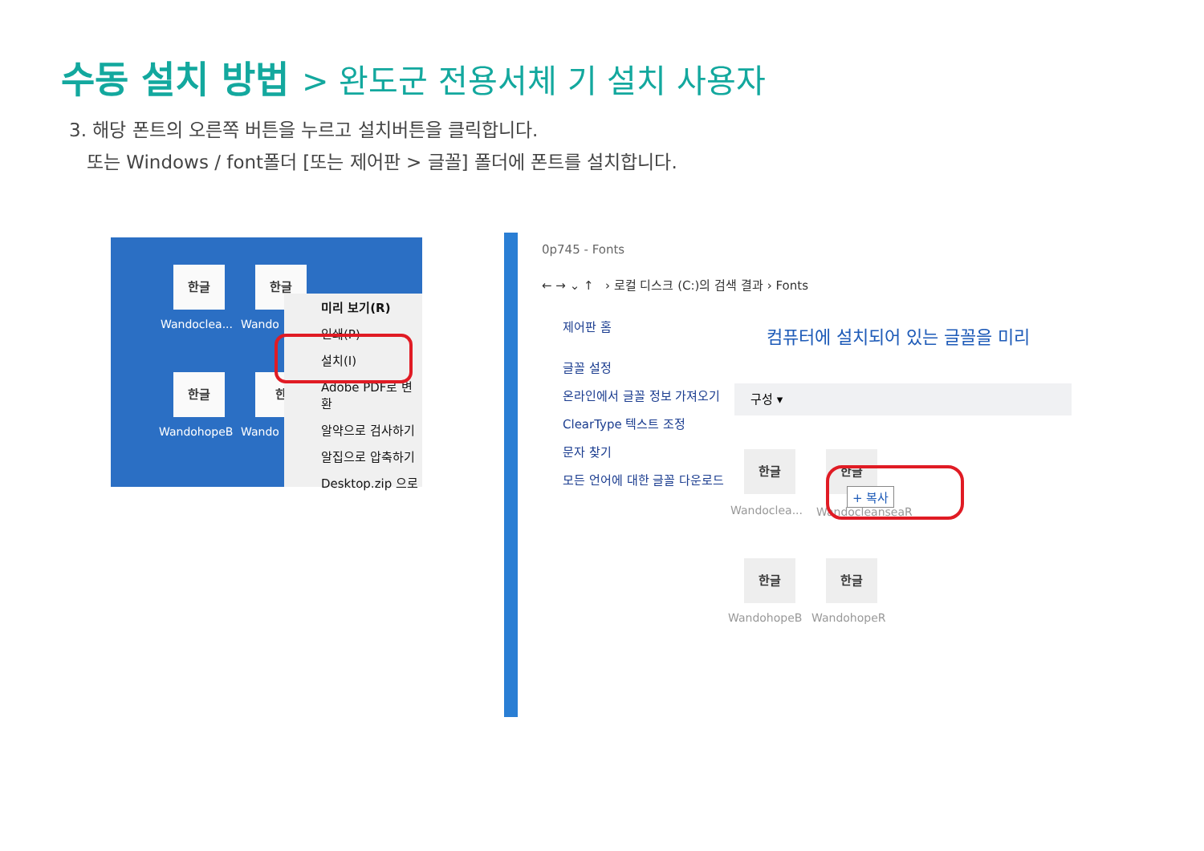수동 설치 방법 > 완도군 전용서체 기 설치 사용자
3. 해당 폰트의 오른쪽 버튼을 누르고 설치버튼을 클릭합니다.
또는 Windows / font폴더 [또는 제어판 > 글꼴] 폴더에 폰트를 설치합니다.
한글
Wandoclea...
한글
Wando
한글
WandohopeB
한
Wando
미리 보기(R)
인쇄(P)
설치(I)
Adobe PDF로 변환
알약으로 검사하기
알집으로 압축하기
Desktop.zip 으로
0p745 - Fonts
← → ⌄ ↑ › 로컬 디스크 (C:)의 검색 결과 › Fonts
제어판 홈
글꼴 설정
온라인에서 글꼴 정보 가져오기
ClearType 텍스트 조정
문자 찾기
모든 언어에 대한 글꼴 다운로드
컴퓨터에 설치되어 있는 글꼴을 미리
구성 ▾
한글
Wandoclea...
한글
+ 복사
WandocleanseaR
한글
WandohopeB
한글
WandohopeR